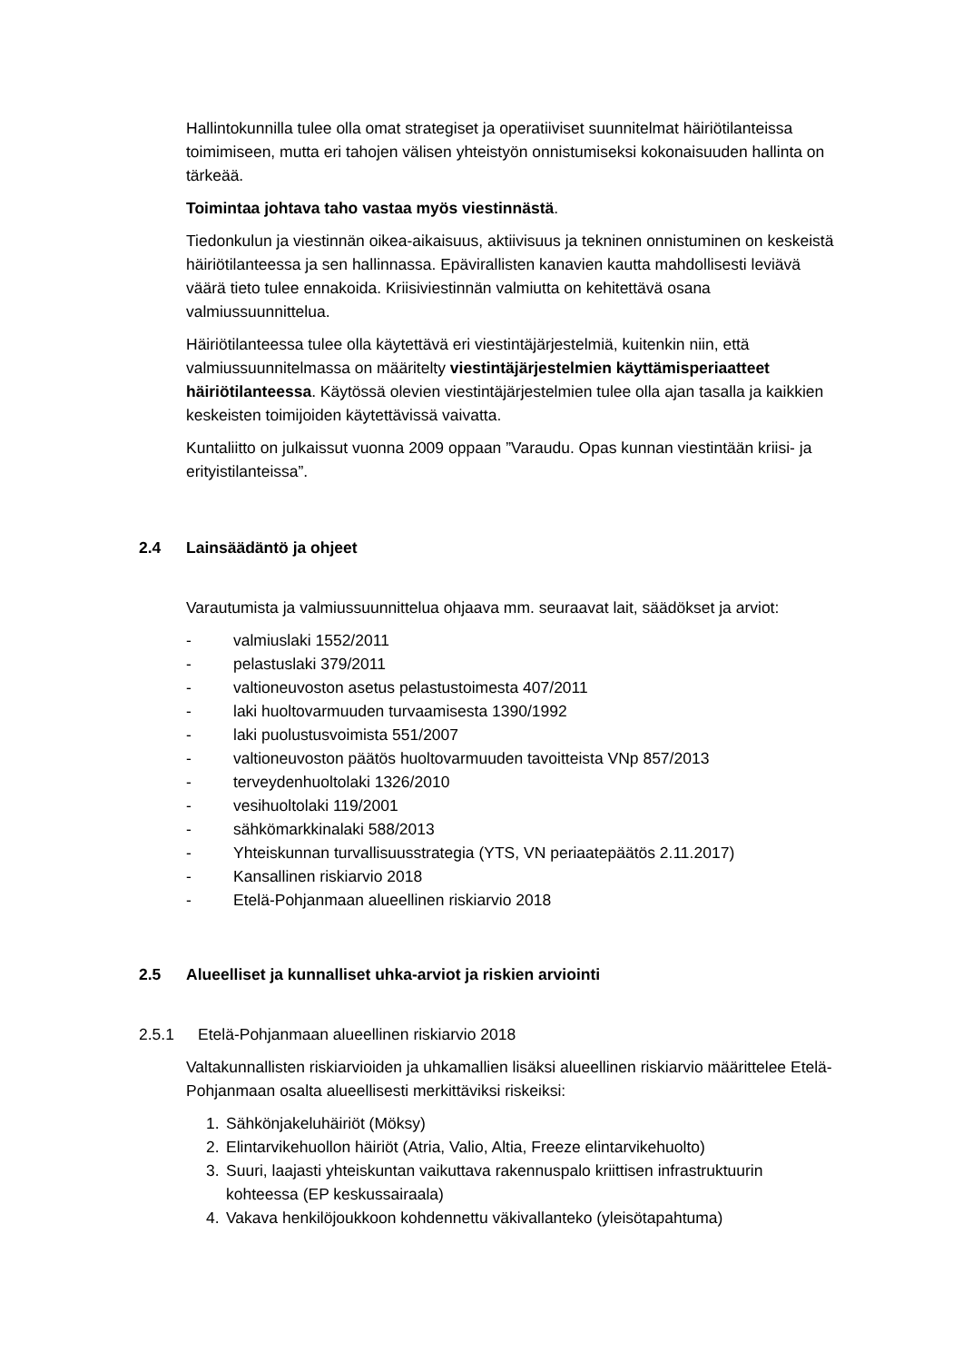Hallintokunnilla tulee olla omat strategiset ja operatiiviset suunnitelmat häiriötilanteissa toimimiseen, mutta eri tahojen välisen yhteistyön onnistumiseksi kokonaisuuden hallinta on tärkeää.
Toimintaa johtava taho vastaa myös viestinnästä.
Tiedonkulun ja viestinnän oikea-aikaisuus, aktiivisuus ja tekninen onnistuminen on keskeistä häiriötilanteessa ja sen hallinnassa. Epävirallisten kanavien kautta mahdollisesti leviävä väärä tieto tulee ennakoida. Kriisiviestinnän valmiutta on kehitettävä osana valmiussuunnittelua.
Häiriötilanteessa tulee olla käytettävä eri viestintäjärjestelmiä, kuitenkin niin, että valmiussuunnitelmassa on määritelty viestintäjärjestelmien käyttämisperiaatteet häiriötilanteessa. Käytössä olevien viestintäjärjestelmien tulee olla ajan tasalla ja kaikkien keskeisten toimijoiden käytettävissä vaivatta.
Kuntaliitto on julkaissut vuonna 2009 oppaan ”Varaudu. Opas kunnan viestintään kriisi- ja erityistilanteissa”.
2.4 Lainsäädäntö ja ohjeet
Varautumista ja valmiussuunnittelua ohjaava mm. seuraavat lait, säädökset ja arviot:
- valmiuslaki 1552/2011
- pelastuslaki 379/2011
- valtioneuvoston asetus pelastustoimesta 407/2011
- laki huoltovarmuuden turvaamisesta 1390/1992
- laki puolustusvoimista 551/2007
- valtioneuvoston päätös huoltovarmuuden tavoitteista VNp 857/2013
- terveydenhuoltolaki 1326/2010
- vesihuoltolaki 119/2001
- sähkömarkkinalaki 588/2013
- Yhteiskunnan turvallisuusstrategia (YTS, VN periaatepäätös 2.11.2017)
- Kansallinen riskiarvio 2018
- Etelä-Pohjanmaan alueellinen riskiarvio 2018
2.5 Alueelliset ja kunnalliset uhka-arviot ja riskien arviointi
2.5.1 Etelä-Pohjanmaan alueellinen riskiarvio 2018
Valtakunnallisten riskiarvioiden ja uhkamallien lisäksi alueellinen riskiarvio määrittelee Etelä-Pohjanmaan osalta alueellisesti merkittäviksi riskeiksi:
1. Sähkönjakeluhäiriöt (Möksy)
2. Elintarvikehuollon häiriöt (Atria, Valio, Altia, Freeze elintarvikehuolto)
3. Suuri, laajasti yhteiskuntan vaikuttava rakennuspalo kriittisen infrastruktuurin kohteessa (EP keskussairaala)
4. Vakava henkilöjoukkoon kohdennettu väkivallanteko (yleisötapahtuma)